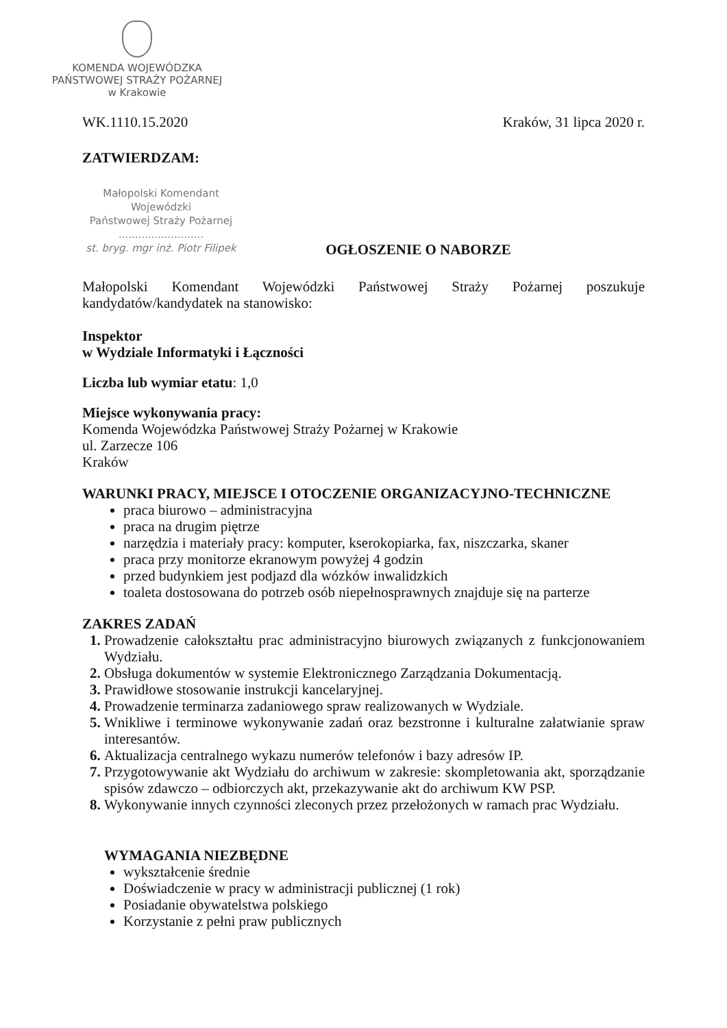KOMENDA WOJEWÓDZKA
PAŃSTWOWEJ STRAŻY POŻARNEJ
w Krakowie
WK.1110.15.2020 Kraków, 31 lipca 2020 r.
ZATWIERDZAM:
Małopolski Komendant Wojewódzki
Państwowej Straży Pożarnej
..........................
st. bryg. mgr inż. Piotr Filipek
OGŁOSZENIE O NABORZE
Małopolski Komendant Wojewódzki Państwowej Straży Pożarnej poszukuje kandydatów/kandydatek na stanowisko:
Inspektor
w Wydziale Informatyki i Łączności
Liczba lub wymiar etatu: 1,0
Miejsce wykonywania pracy:
Komenda Wojewódzka Państwowej Straży Pożarnej w Krakowie
ul. Zarzecze 106
Kraków
WARUNKI PRACY, MIEJSCE I OTOCZENIE ORGANIZACYJNO-TECHNICZNE
praca biurowo – administracyjna
praca na drugim piętrze
narzędzia i materiały pracy: komputer, kserokopiarka, fax, niszczarka, skaner
praca przy monitorze ekranowym powyżej 4 godzin
przed budynkiem jest podjazd dla wózków inwalidzkich
toaleta dostosowana do potrzeb osób niepełnosprawnych znajduje się na parterze
ZAKRES ZADAŃ
1. Prowadzenie całokształtu prac administracyjno biurowych związanych z funkcjonowaniem Wydziału.
2. Obsługa dokumentów w systemie Elektronicznego Zarządzania Dokumentacją.
3. Prawidłowe stosowanie instrukcji kancelaryjnej.
4. Prowadzenie terminarza zadaniowego spraw realizowanych w Wydziale.
5. Wnikliwe i terminowe wykonywanie zadań oraz bezstronne i kulturalne załatwianie spraw interesantów.
6. Aktualizacja centralnego wykazu numerów telefonów i bazy adresów IP.
7. Przygotowywanie akt Wydziału do archiwum w zakresie: skompletowania akt, sporządzanie spisów zdawczo – odbiorczych akt, przekazywanie akt do archiwum KW PSP.
8. Wykonywanie innych czynności zleconych przez przełożonych w ramach prac Wydziału.
WYMAGANIA NIEZBĘDNE
wykształcenie średnie
Doświadczenie w pracy w administracji publicznej (1 rok)
Posiadanie obywatelstwa polskiego
Korzystanie z pełni praw publicznych